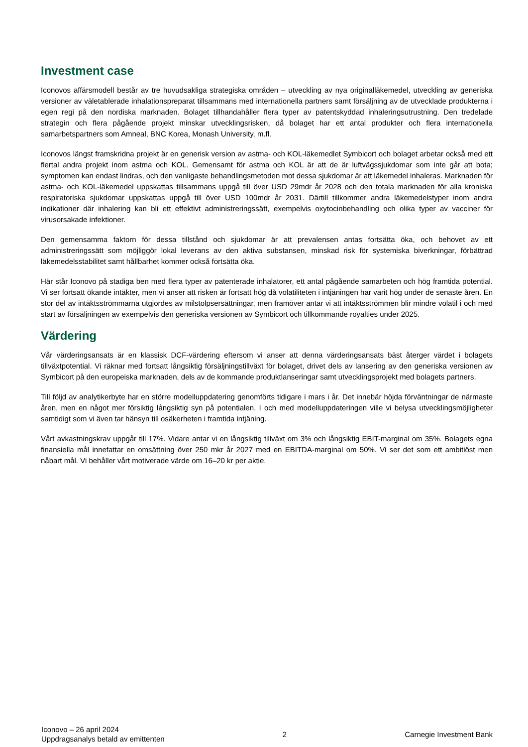Investment case
Iconovos affärsmodell består av tre huvudsakliga strategiska områden – utveckling av nya originalläkemedel, utveckling av generiska versioner av väletablerade inhalationspreparat tillsammans med internationella partners samt försäljning av de utvecklade produkterna i egen regi på den nordiska marknaden. Bolaget tillhandahåller flera typer av patentskyddad inhaleringsutrustning. Den tredelade strategin och flera pågående projekt minskar utvecklingsrisken, då bolaget har ett antal produkter och flera internationella samarbetspartners som Amneal, BNC Korea, Monash University, m.fl.
Iconovos längst framskridna projekt är en generisk version av astma- och KOL-läkemedlet Symbicort och bolaget arbetar också med ett flertal andra projekt inom astma och KOL. Gemensamt för astma och KOL är att de är luftvägssjukdomar som inte går att bota; symptomen kan endast lindras, och den vanligaste behandlingsmetoden mot dessa sjukdomar är att läkemedel inhaleras. Marknaden för astma- och KOL-läkemedel uppskattas tillsammans uppgå till över USD 29mdr år 2028 och den totala marknaden för alla kroniska respiratoriska sjukdomar uppskattas uppgå till över USD 100mdr år 2031. Därtill tillkommer andra läkemedelstyper inom andra indikationer där inhalering kan bli ett effektivt administreringssätt, exempelvis oxytocinbehandling och olika typer av vacciner för virusorsakade infektioner.
Den gemensamma faktorn för dessa tillstånd och sjukdomar är att prevalensen antas fortsätta öka, och behovet av ett administreringssätt som möjliggör lokal leverans av den aktiva substansen, minskad risk för systemiska biverkningar, förbättrad läkemedelsstabilitet samt hållbarhet kommer också fortsätta öka.
Här står Iconovo på stadiga ben med flera typer av patenterade inhalatorer, ett antal pågående samarbeten och hög framtida potential. Vi ser fortsatt ökande intäkter, men vi anser att risken är fortsatt hög då volatiliteten i intjäningen har varit hög under de senaste åren. En stor del av intäktsströmmarna utgjordes av milstolpsersättningar, men framöver antar vi att intäktsströmmen blir mindre volatil i och med start av försäljningen av exempelvis den generiska versionen av Symbicort och tillkommande royalties under 2025.
Värdering
Vår värderingsansats är en klassisk DCF-värdering eftersom vi anser att denna värderingsansats bäst återger värdet i bolagets tillväxtpotential. Vi räknar med fortsatt långsiktig försäljningstillväxt för bolaget, drivet dels av lansering av den generiska versionen av Symbicort på den europeiska marknaden, dels av de kommande produktlanseringar samt utvecklingsprojekt med bolagets partners.
Till följd av analytikerbyte har en större modelluppdatering genomförts tidigare i mars i år. Det innebär höjda förväntningar de närmaste åren, men en något mer försiktig långsiktig syn på potentialen. I och med modelluppdateringen ville vi belysa utvecklingsmöjligheter samtidigt som vi även tar hänsyn till osäkerheten i framtida intjäning.
Vårt avkastningskrav uppgår till 17%. Vidare antar vi en långsiktig tillväxt om 3% och långsiktig EBIT-marginal om 35%. Bolagets egna finansiella mål innefattar en omsättning över 250 mkr år 2027 med en EBITDA-marginal om 50%. Vi ser det som ett ambitiöst men nåbart mål. Vi behåller vårt motiverade värde om 16–20 kr per aktie.
Iconovo – 26 april 2024
Uppdragsanalys betald av emittenten
2 Carnegie Investment Bank